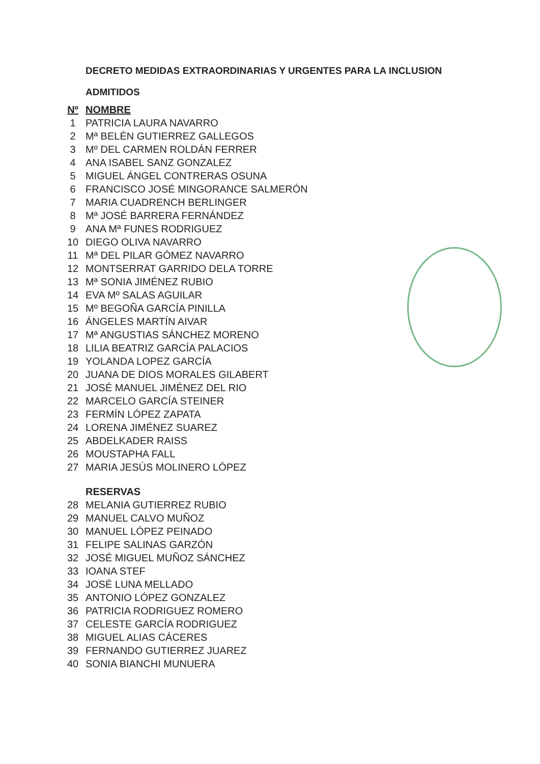DECRETO MEDIDAS EXTRAORDINARIAS Y URGENTES PARA LA INCLUSION
ADMITIDOS
| Nº | NOMBRE |
| --- | --- |
| 1 | PATRICIA LAURA NAVARRO |
| 2 | Mª BELÉN GUTIERREZ GALLEGOS |
| 3 | Mº DEL CARMEN ROLDÁN FERRER |
| 4 | ANA ISABEL SANZ GONZALEZ |
| 5 | MIGUEL ÁNGEL CONTRERAS OSUNA |
| 6 | FRANCISCO JOSÉ MINGORANCE SALMERÓN |
| 7 | MARIA CUADRENCH BERLINGER |
| 8 | Mª JOSÉ BARRERA FERNÁNDEZ |
| 9 | ANA Mª FUNES RODRIGUEZ |
| 10 | DIEGO OLIVA NAVARRO |
| 11 | Mª DEL PILAR GÓMEZ NAVARRO |
| 12 | MONTSERRAT GARRIDO DELA TORRE |
| 13 | Mª SONIA JIMÉNEZ RUBIO |
| 14 | EVA Mº SALAS AGUILAR |
| 15 | Mº BEGOÑA GARCÍA PINILLA |
| 16 | ÁNGELES MARTÍN AIVAR |
| 17 | Mª ANGUSTIAS SÁNCHEZ MORENO |
| 18 | LILIA BEATRIZ GARCÍA PALACIOS |
| 19 | YOLANDA LOPEZ GARCÍA |
| 20 | JUANA DE DIOS MORALES GILABERT |
| 21 | JOSÉ MANUEL JIMÉNEZ DEL RIO |
| 22 | MARCELO GARCÍA STEINER |
| 23 | FERMÍN LÓPEZ ZAPATA |
| 24 | LORENA JIMÉNEZ SUAREZ |
| 25 | ABDELKADER RAISS |
| 26 | MOUSTAPHA FALL |
| 27 | MARIA JESÚS MOLINERO LÓPEZ |
| | RESERVAS |
| 28 | MELANIA GUTIERREZ RUBIO |
| 29 | MANUEL CALVO MUÑOZ |
| 30 | MANUEL LÓPEZ PEINADO |
| 31 | FELIPE SALINAS GARZÓN |
| 32 | JOSÉ MIGUEL MUÑOZ SÁNCHEZ |
| 33 | IOANA STEF |
| 34 | JOSÉ LUNA MELLADO |
| 35 | ANTONIO LÓPEZ GONZALEZ |
| 36 | PATRICIA RODRIGUEZ ROMERO |
| 37 | CELESTE GARCÍA RODRIGUEZ |
| 38 | MIGUEL ALIAS CÁCERES |
| 39 | FERNANDO GUTIERREZ JUAREZ |
| 40 | SONIA BIANCHI MUNUERA |